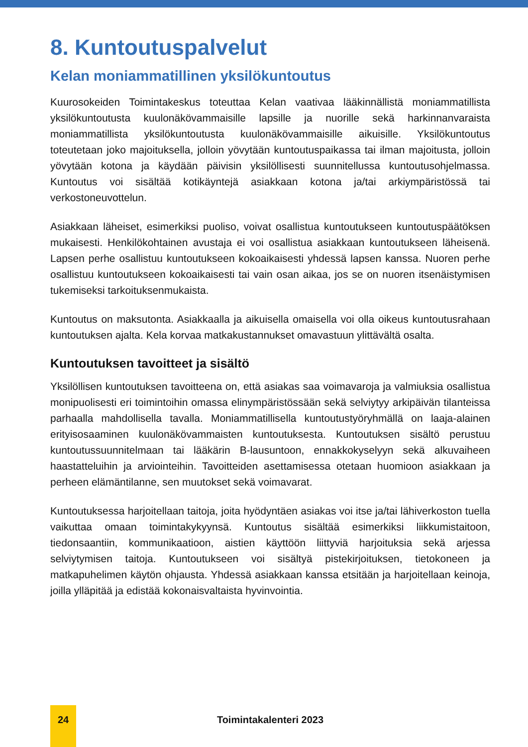8. Kuntoutuspalvelut
Kelan moniammatillinen yksilökuntoutus
Kuurosokeiden Toimintakeskus toteuttaa Kelan vaativaa lääkinnällistä moniammatillista yksilökuntoutusta kuulonäkövammaisille lapsille ja nuorille sekä harkinnanvaraista moniammatillista yksilökuntoutusta kuulonäkövammaisille aikuisille. Yksilökuntoutus toteutetaan joko majoituksella, jolloin yövytään kuntoutuspaikassa tai ilman majoitusta, jolloin yövytään kotona ja käydään päivisin yksilöllisesti suunnitellussa kuntoutusohjelmassa. Kuntoutus voi sisältää kotikäyntejä asiakkaan kotona ja/tai arkiympäristössä tai verkostoneuvottelun.
Asiakkaan läheiset, esimerkiksi puoliso, voivat osallistua kuntoutukseen kuntoutuspäätöksen mukaisesti. Henkilökohtainen avustaja ei voi osallistua asiakkaan kuntoutukseen läheisenä. Lapsen perhe osallistuu kuntoutukseen kokoaikaisesti yhdessä lapsen kanssa. Nuoren perhe osallistuu kuntoutukseen kokoaikaisesti tai vain osan aikaa, jos se on nuoren itsenäistymisen tukemiseksi tarkoituksenmukaista.
Kuntoutus on maksutonta. Asiakkaalla ja aikuisella omaisella voi olla oikeus kuntoutusrahaan kuntoutuksen ajalta. Kela korvaa matkakustannukset omavastuun ylittävältä osalta.
Kuntoutuksen tavoitteet ja sisältö
Yksilöllisen kuntoutuksen tavoitteena on, että asiakas saa voimavaroja ja valmiuksia osallistua monipuolisesti eri toimintoihin omassa elinympäristössään sekä selviytyy arkipäivän tilanteissa parhaalla mahdollisella tavalla. Moniammatillisella kuntoutustyöryhmällä on laaja-alainen erityisosaaminen kuulonäkövammaisten kuntoutuksesta. Kuntoutuksen sisältö perustuu kuntoutussuunnitelmaan tai lääkärin B-lausuntoon, ennakkokyselyyn sekä alkuvaiheen haastatteluihin ja arviointeihin. Tavoitteiden asettamisessa otetaan huomioon asiakkaan ja perheen elämäntilanne, sen muutokset sekä voimavarat.
Kuntoutuksessa harjoitellaan taitoja, joita hyödyntäen asiakas voi itse ja/tai lähiverkoston tuella vaikuttaa omaan toimintakykyynsä. Kuntoutus sisältää esimerkiksi liikkumistaitoon, tiedonsaantiin, kommunikaatioon, aistien käyttöön liittyviä harjoituksia sekä arjessa selviytymisen taitoja. Kuntoutukseen voi sisältyä pistekirjoituksen, tietokoneen ja matkapuhelimen käytön ohjausta. Yhdessä asiakkaan kanssa etsitään ja harjoitellaan keinoja, joilla ylläpitää ja edistää kokonaisvaltaista hyvinvointia.
24
Toimintakalenteri 2023